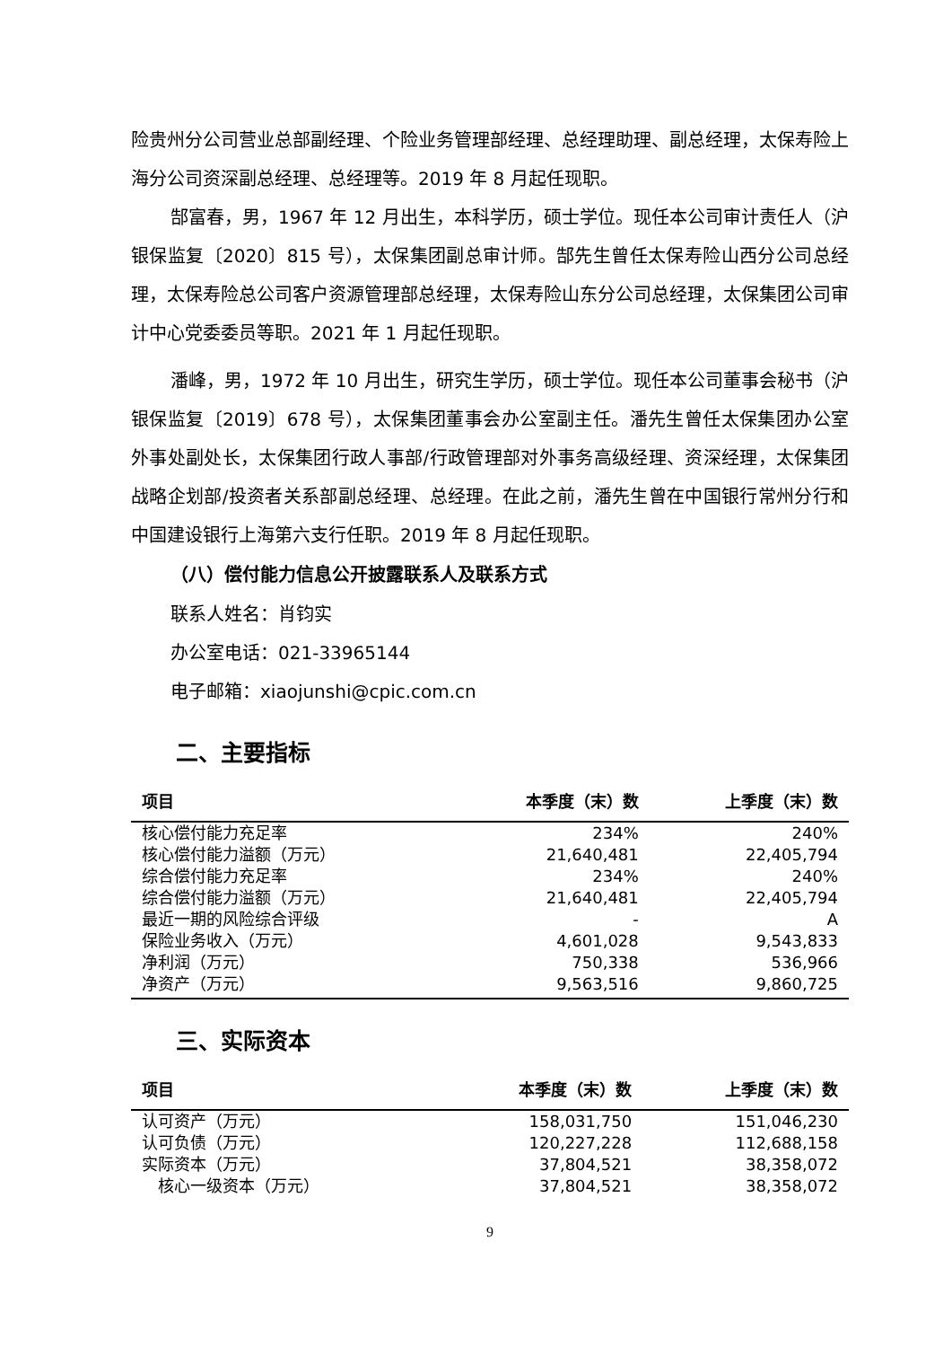险贵州分公司营业总部副经理、个险业务管理部经理、总经理助理、副总经理，太保寿险上海分公司资深副总经理、总经理等。2019 年 8 月起任现职。
郜富春，男，1967 年 12 月出生，本科学历，硕士学位。现任本公司审计责任人（沪银保监复〔2020〕815 号），太保集团副总审计师。郜先生曾任太保寿险山西分公司总经理，太保寿险总公司客户资源管理部总经理，太保寿险山东分公司总经理，太保集团公司审计中心党委委员等职。2021 年 1 月起任现职。
潘峰，男，1972 年 10 月出生，研究生学历，硕士学位。现任本公司董事会秘书（沪银保监复〔2019〕678 号），太保集团董事会办公室副主任。潘先生曾任太保集团办公室外事处副处长，太保集团行政人事部/行政管理部对外事务高级经理、资深经理，太保集团战略企划部/投资者关系部副总经理、总经理。在此之前，潘先生曾在中国银行常州分行和中国建设银行上海第六支行任职。2019 年 8 月起任现职。
（八）偿付能力信息公开披露联系人及联系方式
联系人姓名：肖钧实
办公室电话：021-33965144
电子邮箱：xiaojunshi@cpic.com.cn
二、主要指标
| 项目 | 本季度（末）数 | 上季度（末）数 |
| --- | --- | --- |
| 核心偿付能力充足率 | 234% | 240% |
| 核心偿付能力溢额（万元） | 21,640,481 | 22,405,794 |
| 综合偿付能力充足率 | 234% | 240% |
| 综合偿付能力溢额（万元） | 21,640,481 | 22,405,794 |
| 最近一期的风险综合评级 | - | A |
| 保险业务收入（万元） | 4,601,028 | 9,543,833 |
| 净利润（万元） | 750,338 | 536,966 |
| 净资产（万元） | 9,563,516 | 9,860,725 |
三、实际资本
| 项目 | 本季度（末）数 | 上季度（末）数 |
| --- | --- | --- |
| 认可资产（万元） | 158,031,750 | 151,046,230 |
| 认可负债（万元） | 120,227,228 | 112,688,158 |
| 实际资本（万元） | 37,804,521 | 38,358,072 |
| 核心一级资本（万元） | 37,804,521 | 38,358,072 |
9